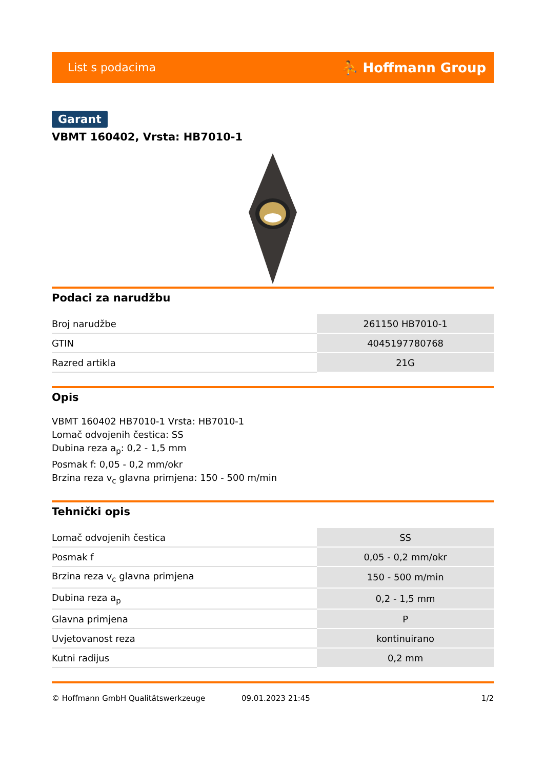List s podacima ⛹ Hoffmann Group
Garant
VBMT 160402, Vrsta: HB7010-1
Podaci za narudžbu
| Broj narudžbe | 261150 HB7010-1 |
| GTIN | 4045197780768 |
| Razred artikla | 21G |
Opis
VBMT 160402 HB7010-1 Vrsta: HB7010-1
Lomač odvojenih čestica: SS
Dubina reza a<sub>p</sub>: 0,2 - 1,5 mm
Posmak f: 0,05 - 0,2 mm/okr
Brzina reza v<sub>c</sub> glavna primjena: 150 - 500 m/min
Tehnički opis
| Lomač odvojenih čestica | SS |
| Posmak f | 0,05 - 0,2 mm/okr |
| Brzina reza v<sub>c</sub> glavna primjena | 150 - 500 m/min |
| Dubina reza a<sub>p</sub> | 0,2 - 1,5 mm |
| Glavna primjena | P |
| Uvjetovanost reza | kontinuirano |
| Kutni radijus | 0,2 mm |
© Hoffmann GmbH Qualitätswerkzeuge 09.01.2023 21:45 1/2